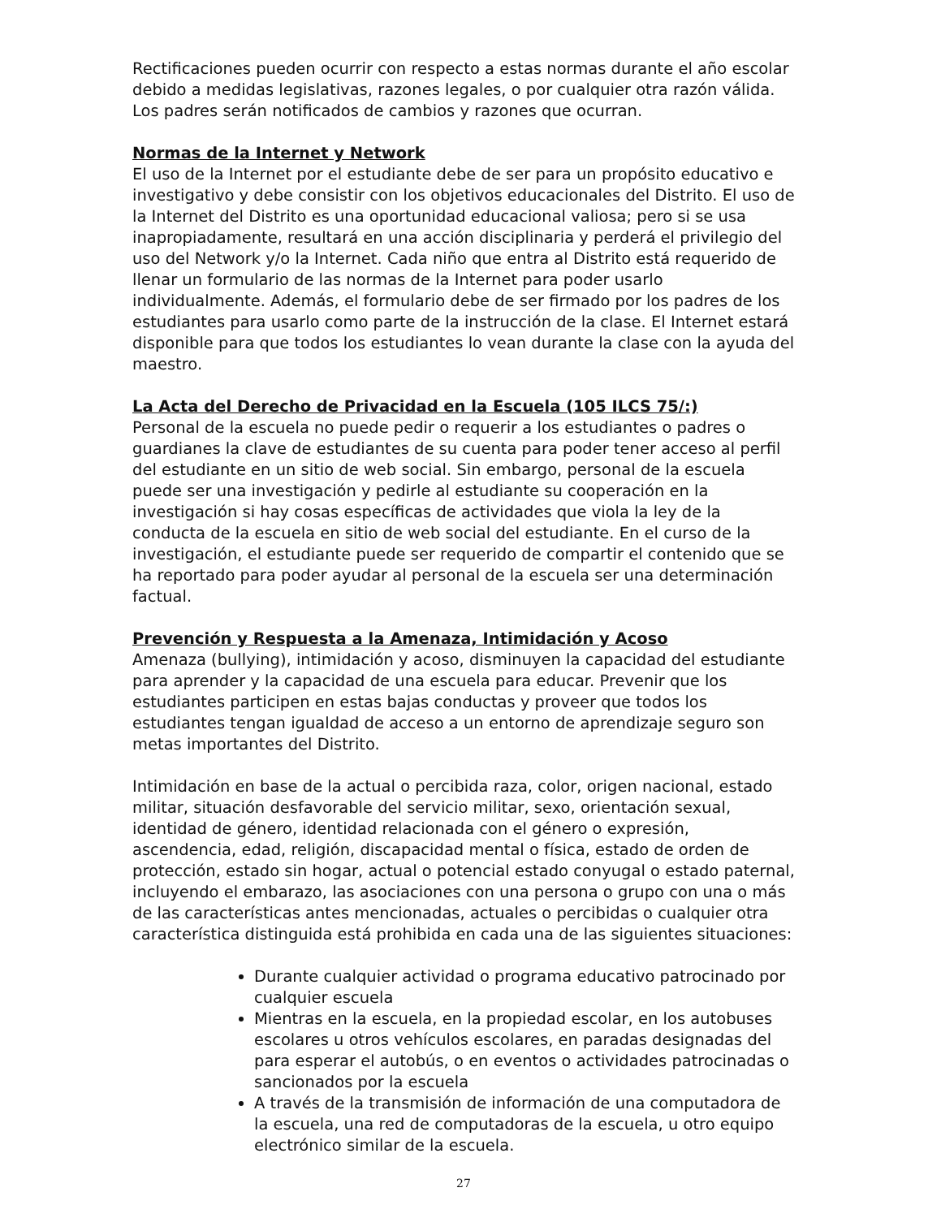Rectificaciones pueden ocurrir con respecto a estas normas durante el año escolar debido a medidas legislativas, razones legales, o por cualquier otra razón válida. Los padres serán notificados de cambios y razones que ocurran.
Normas de la Internet y Network
El uso de la Internet por el estudiante debe de ser para un propósito educativo e investigativo y debe consistir con los objetivos educacionales del Distrito. El uso de la Internet del Distrito es una oportunidad educacional valiosa; pero si se usa inapropiadamente, resultará en una acción disciplinaria y perderá el privilegio del uso del Network y/o la Internet. Cada niño que entra al Distrito está requerido de llenar un formulario de las normas de la Internet para poder usarlo individualmente. Además, el formulario debe de ser firmado por los padres de los estudiantes para usarlo como parte de la instrucción de la clase. El Internet estará disponible para que todos los estudiantes lo vean durante la clase con la ayuda del maestro.
La Acta del Derecho de Privacidad en la Escuela (105 ILCS 75/:)
Personal de la escuela no puede pedir o requerir a los estudiantes o padres o guardianes la clave de estudiantes de su cuenta para poder tener acceso al perfil del estudiante en un sitio de web social. Sin embargo, personal de la escuela puede ser una investigación y pedirle al estudiante su cooperación en la investigación si hay cosas específicas de actividades que viola la ley de la conducta de la escuela en sitio de web social del estudiante. En el curso de la investigación, el estudiante puede ser requerido de compartir el contenido que se ha reportado para poder ayudar al personal de la escuela ser una determinación factual.
Prevención y Respuesta a la Amenaza, Intimidación y Acoso
Amenaza (bullying), intimidación y acoso, disminuyen la capacidad del estudiante para aprender y la capacidad de una escuela para educar. Prevenir que los estudiantes participen en estas bajas conductas y proveer que todos los estudiantes tengan igualdad de acceso a un entorno de aprendizaje seguro son metas importantes del Distrito.
Intimidación en base de la actual o percibida raza, color, origen nacional, estado militar, situación desfavorable del servicio militar, sexo, orientación sexual, identidad de género, identidad relacionada con el género o expresión, ascendencia, edad, religión, discapacidad mental o física, estado de orden de protección, estado sin hogar, actual o potencial estado conyugal o estado paternal, incluyendo el embarazo, las asociaciones con una persona o grupo con una o más de las características antes mencionadas, actuales o percibidas o cualquier otra característica distinguida está prohibida en cada una de las siguientes situaciones:
Durante cualquier actividad o programa educativo patrocinado por cualquier escuela
Mientras en la escuela, en la propiedad escolar, en los autobuses escolares u otros vehículos escolares, en paradas designadas del para esperar el autobús, o en eventos o actividades patrocinadas o sancionados por la escuela
A través de la transmisión de información de una computadora de la escuela, una red de computadoras de la escuela, u otro equipo electrónico similar de la escuela.
27